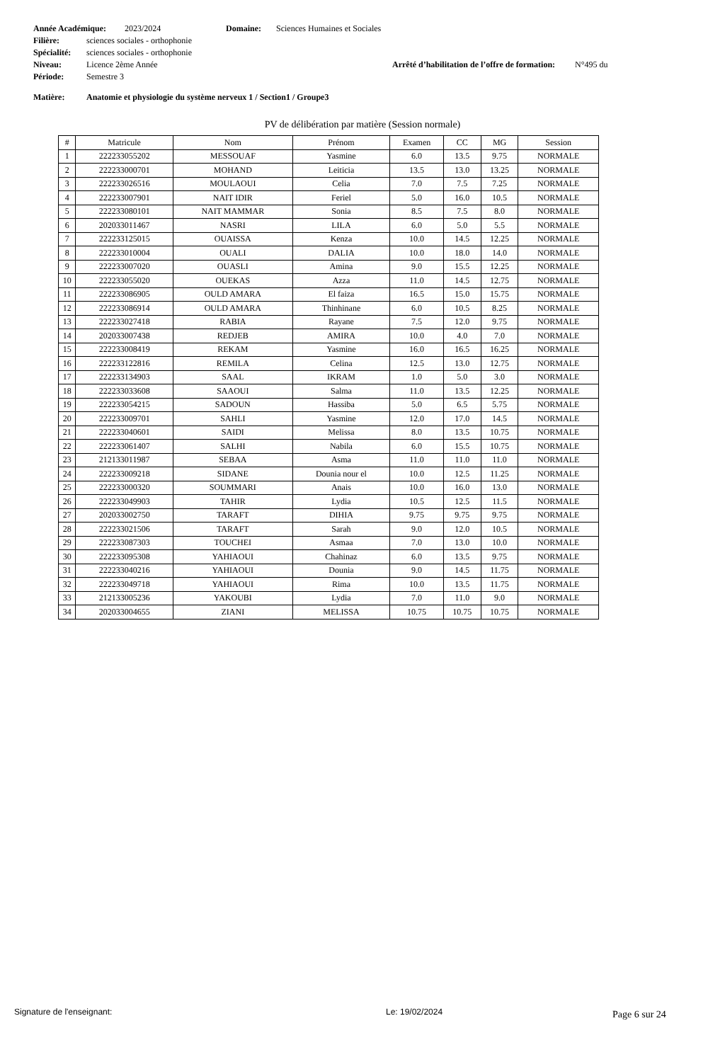Année Académique: 2023/2024 Domaine: Sciences Humaines et Sociales
Filière: sciences sociales - orthophonie
Spécialité: sciences sociales - orthophonie
Niveau: Licence 2ème Année Arrêté d’habilitation de l’offre de formation: N°495 du
Période: Semestre 3
Matière: Anatomie et physiologie du système nerveux 1 / Section1 / Groupe3
PV de délibération par matière (Session normale)
| # | Matricule | Nom | Prénom | Examen | CC | MG | Session |
| --- | --- | --- | --- | --- | --- | --- | --- |
| 1 | 222233055202 | MESSOUAF | Yasmine | 6.0 | 13.5 | 9.75 | NORMALE |
| 2 | 222233000701 | MOHAND | Leiticia | 13.5 | 13.0 | 13.25 | NORMALE |
| 3 | 222233026516 | MOULAOUI | Celia | 7.0 | 7.5 | 7.25 | NORMALE |
| 4 | 222233007901 | NAIT IDIR | Feriel | 5.0 | 16.0 | 10.5 | NORMALE |
| 5 | 222233080101 | NAIT MAMMAR | Sonia | 8.5 | 7.5 | 8.0 | NORMALE |
| 6 | 202033011467 | NASRI | LILA | 6.0 | 5.0 | 5.5 | NORMALE |
| 7 | 222233125015 | OUAISSA | Kenza | 10.0 | 14.5 | 12.25 | NORMALE |
| 8 | 222233010004 | OUALI | DALIA | 10.0 | 18.0 | 14.0 | NORMALE |
| 9 | 222233007020 | OUASLI | Amina | 9.0 | 15.5 | 12.25 | NORMALE |
| 10 | 222233055020 | OUEKAS | Azza | 11.0 | 14.5 | 12.75 | NORMALE |
| 11 | 222233086905 | OULD AMARA | El faiza | 16.5 | 15.0 | 15.75 | NORMALE |
| 12 | 222233086914 | OULD AMARA | Thinhinane | 6.0 | 10.5 | 8.25 | NORMALE |
| 13 | 222233027418 | RABIA | Rayane | 7.5 | 12.0 | 9.75 | NORMALE |
| 14 | 202033007438 | REDJEB | AMIRA | 10.0 | 4.0 | 7.0 | NORMALE |
| 15 | 222233008419 | REKAM | Yasmine | 16.0 | 16.5 | 16.25 | NORMALE |
| 16 | 222233122816 | REMILA | Celina | 12.5 | 13.0 | 12.75 | NORMALE |
| 17 | 222233134903 | SAAL | IKRAM | 1.0 | 5.0 | 3.0 | NORMALE |
| 18 | 222233033608 | SAAOUI | Salma | 11.0 | 13.5 | 12.25 | NORMALE |
| 19 | 222233054215 | SADOUN | Hassiba | 5.0 | 6.5 | 5.75 | NORMALE |
| 20 | 222233009701 | SAHLI | Yasmine | 12.0 | 17.0 | 14.5 | NORMALE |
| 21 | 222233040601 | SAIDI | Melissa | 8.0 | 13.5 | 10.75 | NORMALE |
| 22 | 222233061407 | SALHI | Nabila | 6.0 | 15.5 | 10.75 | NORMALE |
| 23 | 212133011987 | SEBAA | Asma | 11.0 | 11.0 | 11.0 | NORMALE |
| 24 | 222233009218 | SIDANE | Dounia nour el | 10.0 | 12.5 | 11.25 | NORMALE |
| 25 | 222233000320 | SOUMMARI | Anais | 10.0 | 16.0 | 13.0 | NORMALE |
| 26 | 222233049903 | TAHIR | Lydia | 10.5 | 12.5 | 11.5 | NORMALE |
| 27 | 202033002750 | TARAFT | DIHIA | 9.75 | 9.75 | 9.75 | NORMALE |
| 28 | 222233021506 | TARAFT | Sarah | 9.0 | 12.0 | 10.5 | NORMALE |
| 29 | 222233087303 | TOUCHEI | Asmaa | 7.0 | 13.0 | 10.0 | NORMALE |
| 30 | 222233095308 | YAHIAOUI | Chahinaz | 6.0 | 13.5 | 9.75 | NORMALE |
| 31 | 222233040216 | YAHIAOUI | Dounia | 9.0 | 14.5 | 11.75 | NORMALE |
| 32 | 222233049718 | YAHIAOUI | Rima | 10.0 | 13.5 | 11.75 | NORMALE |
| 33 | 212133005236 | YAKOUBI | Lydia | 7.0 | 11.0 | 9.0 | NORMALE |
| 34 | 202033004655 | ZIANI | MELISSA | 10.75 | 10.75 | 10.75 | NORMALE |
Signature de l'enseignant: Le: 19/02/2024 Page 6 sur 24